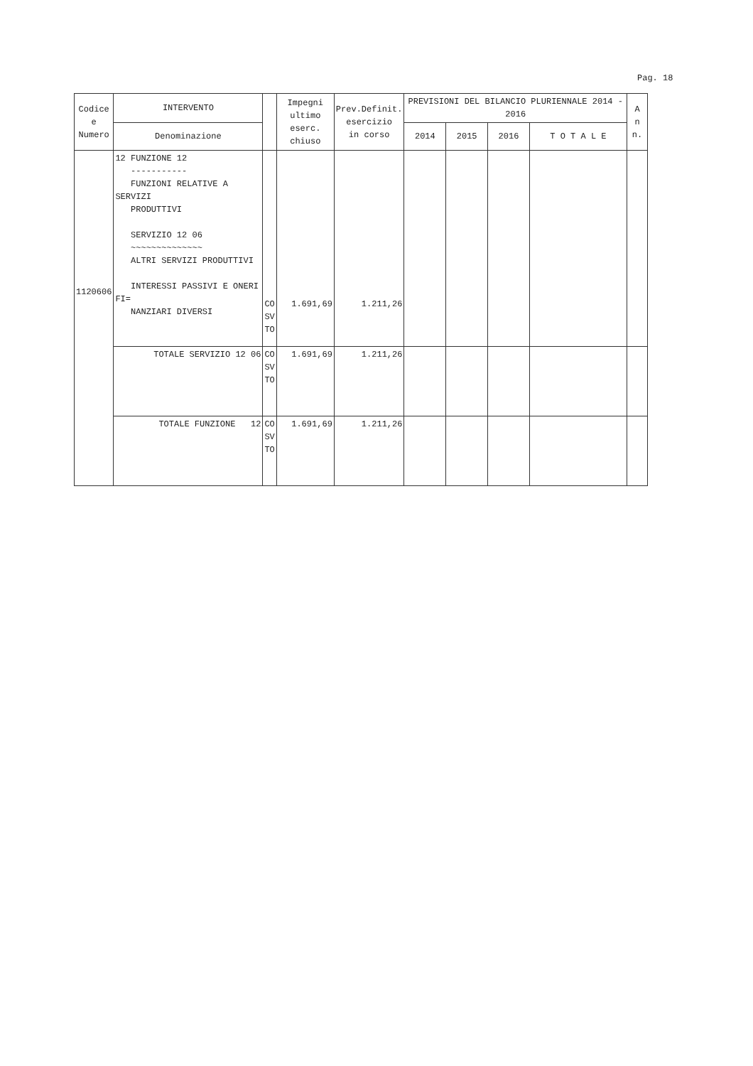Pag. 18
| Codice e Numero | INTERVENTO | | Impegni ultimo eserc. chiuso | Prev.Definit. esercizio in corso | PREVISIONI DEL BILANCIO PLURIENNALE 2014 - 2016 | | | | A n n. |
| --- | --- | --- | --- | --- | --- | --- | --- | --- | --- |
| | Denominazione | | | | 2014 | 2015 | 2016 | T O T A L E | |
| 1120606 | 12 FUNZIONE 12 ----------- FUNZIONI RELATIVE A SERVIZI PRODUTTIVI SERVIZIO 12 06 ~~~~~~~~~~~~~~ ALTRI SERVIZI PRODUTTIVI INTERESSI PASSIVI E ONERI FI= NANZIARI DIVERSI | CO SV TO | 1.691,69 | 1.211,26 | | | | | |
| | TOTALE SERVIZIO 12 06 | CO SV TO | 1.691,69 | 1.211,26 | | | | | |
| | TOTALE FUNZIONE 12 | CO SV TO | 1.691,69 | 1.211,26 | | | | | |